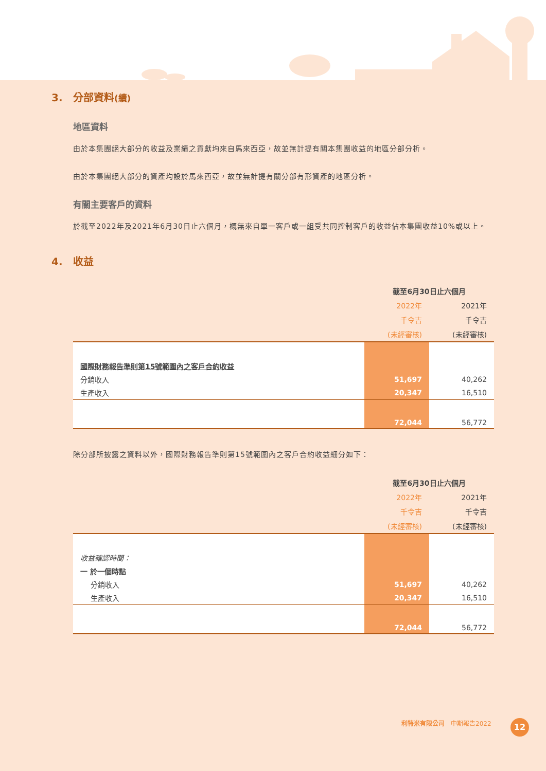3. 分部資料(續)
地區資料
由於本集團絕大部分的收益及業績之貢獻均來自馬來西亞，故並無計提有關本集團收益的地區分部分析。
由於本集團絕大部分的資產均設於馬來西亞，故並無計提有關分部有形資產的地區分析。
有關主要客戶的資料
於截至2022年及2021年6月30日止六個月，概無來自單一客戶或一組受共同控制客戶的收益佔本集團收益10%或以上。
4. 收益
| | 截至6月30日止六個月 | |
| --- | --- | --- |
| | 2022年 | 2021年 |
| | 千令吉 | 千令吉 |
| | (未經審核) | (未經審核) |
| 國際財務報告準則第15號範圍內之客戶合約收益 | | |
| 分銷收入 | 51,697 | 40,262 |
| 生產收入 | 20,347 | 16,510 |
| | 72,044 | 56,772 |
除分部所披露之資料以外，國際財務報告準則第15號範圍內之客戶合約收益細分如下：
| | 截至6月30日止六個月 | |
| --- | --- | --- |
| | 2022年 | 2021年 |
| | 千令吉 | 千令吉 |
| | (未經審核) | (未經審核) |
| 收益確認時間： | | |
| 一 於一個時點 | | |
| 分銷收入 | 51,697 | 40,262 |
| 生產收入 | 20,347 | 16,510 |
| | 72,044 | 56,772 |
利特米有限公司　中期報告2022 12